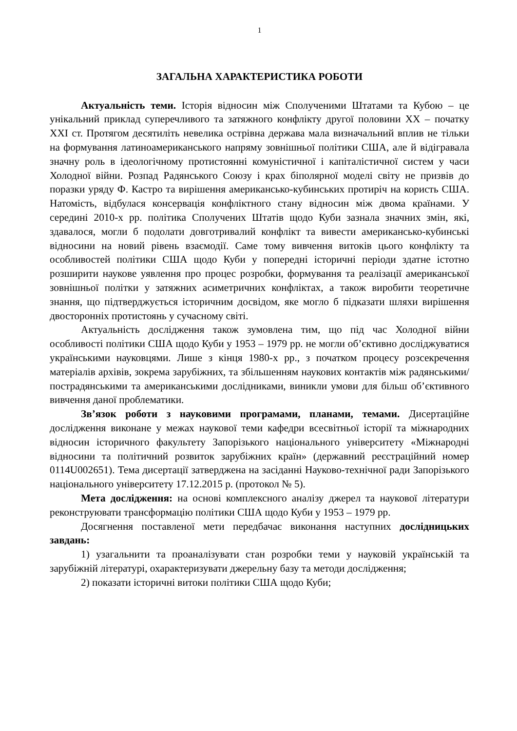1
ЗАГАЛЬНА ХАРАКТЕРИСТИКА РОБОТИ
Актуальність теми. Історія відносин між Сполученими Штатами та Кубою – це унікальний приклад суперечливого та затяжного конфлікту другої половини ХХ – початку ХХІ ст. Протягом десятиліть невелика острівна держава мала визначальний вплив не тільки на формування латиноамериканського напряму зовнішньої політики США, але й відігравала значну роль в ідеологічному протистоянні комуністичної і капіталістичної систем у часи Холодної війни. Розпад Радянського Союзу і крах біполярної моделі світу не призвів до поразки уряду Ф. Кастро та вирішення американсько-кубинських протиріч на користь США. Натомість, відбулася консервація конфліктного стану відносин між двома країнами. У середині 2010-х рр. політика Сполучених Штатів щодо Куби зазнала значних змін, які, здавалося, могли б подолати довготривалий конфлікт та вивести американсько-кубинські відносини на новий рівень взаємодії. Саме тому вивчення витоків цього конфлікту та особливостей політики США щодо Куби у попередні історичні періоди здатне істотно розширити наукове уявлення про процес розробки, формування та реалізації американської зовнішньої політки у затяжних асиметричних конфліктах, а також виробити теоретичне знання, що підтверджується історичним досвідом, яке могло б підказати шляхи вирішення двосторонніх протистоянь у сучасному світі.
Актуальність дослідження також зумовлена тим, що під час Холодної війни особливості політики США щодо Куби у 1953 – 1979 рр. не могли об’єктивно досліджуватися українськими науковцями. Лише з кінця 1980-х рр., з початком процесу розсекречення матеріалів архівів, зокрема зарубіжних, та збільшенням наукових контактів між радянськими/пострадянськими та американськими дослідниками, виникли умови для більш об’єктивного вивчення даної проблематики.
Зв’язок роботи з науковими програмами, планами, темами. Дисертаційне дослідження виконане у межах наукової теми кафедри всесвітньої історії та міжнародних відносин історичного факультету Запорізького національного університету «Міжнародні відносини та політичний розвиток зарубіжних країн» (державний реєстраційний номер 0114U002651). Тема дисертації затверджена на засіданні Науково-технічної ради Запорізького національного університету 17.12.2015 р. (протокол № 5).
Мета дослідження: на основі комплексного аналізу джерел та наукової літератури реконструювати трансформацію політики США щодо Куби у 1953 – 1979 рр.
Досягнення поставленої мети передбачає виконання наступних дослідницьких завдань:
1) узагальнити та проаналізувати стан розробки теми у науковій українській та зарубіжній літературі, охарактеризувати джерельну базу та методи дослідження;
2) показати історичні витоки політики США щодо Куби;